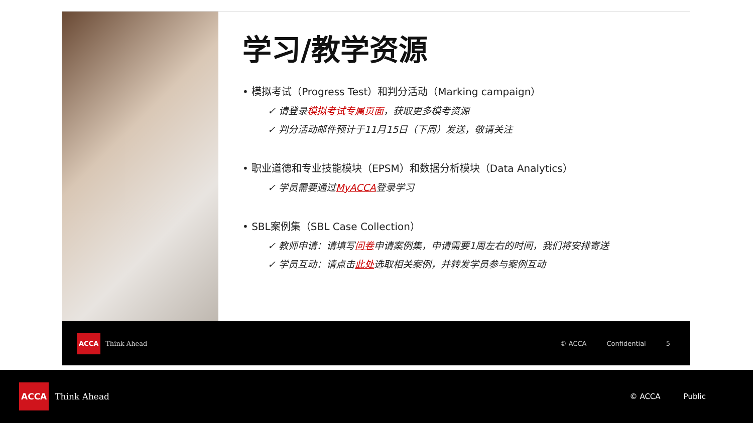学习/教学资源
• 模拟考试（Progress Test）和判分活动（Marking campaign）
✓ 请登录模拟考试专属页面，获取更多模考资源
✓ 判分活动邮件预计于11月15日（下周）发送，敬请关注
• 职业道德和专业技能模块（EPSM）和数据分析模块（Data Analytics）
✓ 学员需要通过MyACCA登录学习
• SBL案例集（SBL Case Collection）
✓ 教师申请：请填写问卷申请案例集，申请需要1周左右的时间，我们将安排寄送
✓ 学员互动：请点击此处选取相关案例，并转发学员参与案例互动
ACCA Think Ahead © ACCA Confidential 5
ACCA Think Ahead © ACCA Public